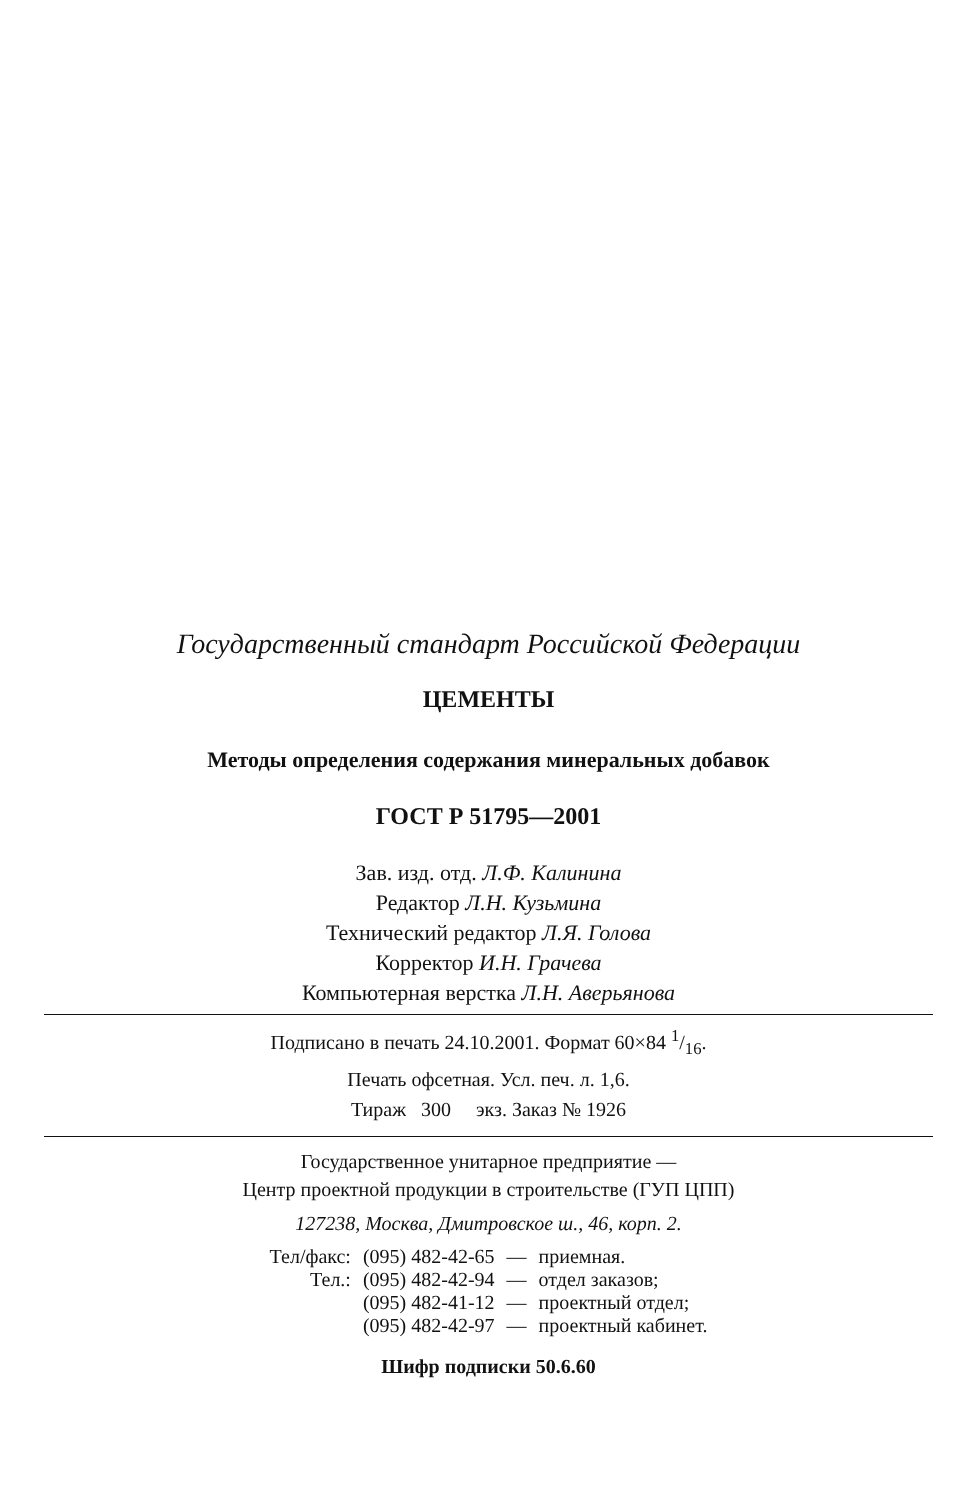Государственный стандарт Российской Федерации
ЦЕМЕНТЫ
Методы определения содержания минеральных добавок
ГОСТ Р 51795—2001
Зав. изд. отд. Л.Ф. Калинина
Редактор Л.Н. Кузьмина
Технический редактор Л.Я. Голова
Корректор И.Н. Грачева
Компьютерная верстка Л.Н. Аверьянова
Подписано в печать 24.10.2001. Формат 60×84 1/16.
Печать офсетная. Усл. печ. л. 1,6.
Тираж 300 экз. Заказ № 1926
Государственное унитарное предприятие —
Центр проектной продукции в строительстве (ГУП ЦПП)
127238, Москва, Дмитровское ш., 46, корп. 2.
| Тел/факс: | (095) 482-42-65 | — | приемная. |
| Тел.: | (095) 482-42-94 | — | отдел заказов; |
| | (095) 482-41-12 | — | проектный отдел; |
| | (095) 482-42-97 | — | проектный кабинет. |
Шифр подписки 50.6.60